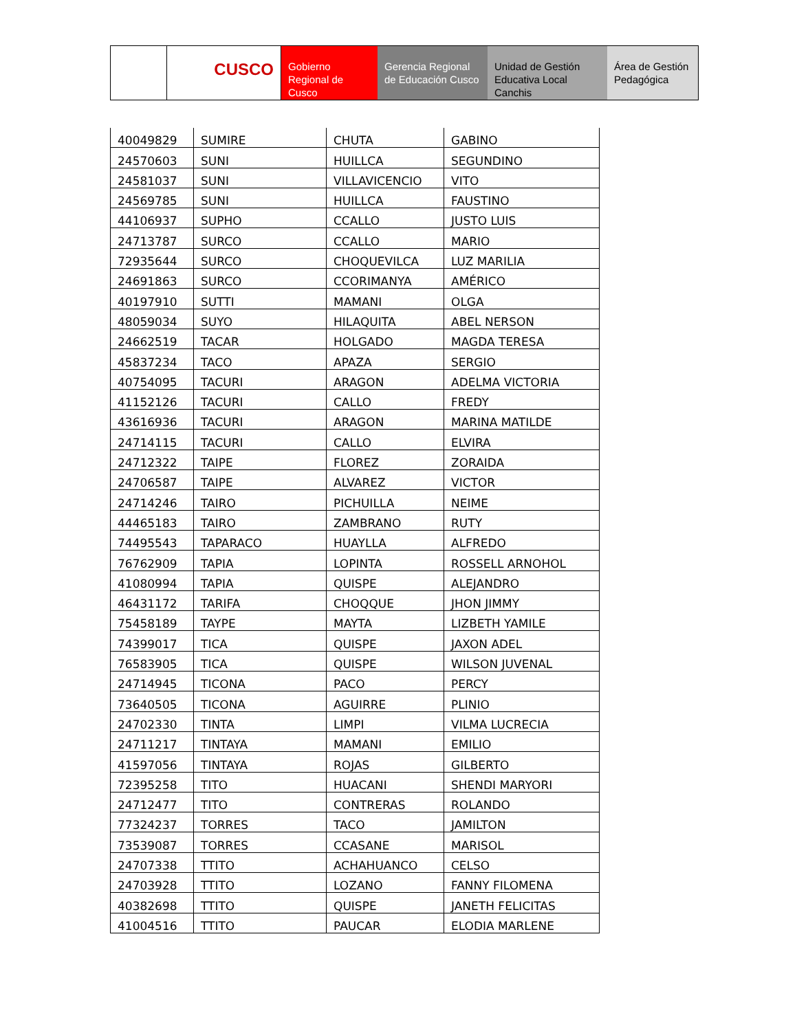CUSCO
Gobierno Regional de Cusco
Gerencia Regional de Educación Cusco
Unidad de Gestión Educativa Local Canchis
Área de Gestión Pedagógica
| 40049829 | SUMIRE | CHUTA | GABINO |
| 24570603 | SUNI | HUILLCA | SEGUNDINO |
| 24581037 | SUNI | VILLAVICENCIO | VITO |
| 24569785 | SUNI | HUILLCA | FAUSTINO |
| 44106937 | SUPHO | CCALLO | JUSTO LUIS |
| 24713787 | SURCO | CCALLO | MARIO |
| 72935644 | SURCO | CHOQUEVILCA | LUZ MARILIA |
| 24691863 | SURCO | CCORIMANYA | AMÉRICO |
| 40197910 | SUTTI | MAMANI | OLGA |
| 48059034 | SUYO | HILAQUITA | ABEL NERSON |
| 24662519 | TACAR | HOLGADO | MAGDA TERESA |
| 45837234 | TACO | APAZA | SERGIO |
| 40754095 | TACURI | ARAGON | ADELMA VICTORIA |
| 41152126 | TACURI | CALLO | FREDY |
| 43616936 | TACURI | ARAGON | MARINA MATILDE |
| 24714115 | TACURI | CALLO | ELVIRA |
| 24712322 | TAIPE | FLOREZ | ZORAIDA |
| 24706587 | TAIPE | ALVAREZ | VICTOR |
| 24714246 | TAIRO | PICHUILLA | NEIME |
| 44465183 | TAIRO | ZAMBRANO | RUTY |
| 74495543 | TAPARACO | HUAYLLA | ALFREDO |
| 76762909 | TAPIA | LOPINTA | ROSSELL ARNOHOL |
| 41080994 | TAPIA | QUISPE | ALEJANDRO |
| 46431172 | TARIFA | CHOQQUE | JHON JIMMY |
| 75458189 | TAYPE | MAYTA | LIZBETH YAMILE |
| 74399017 | TICA | QUISPE | JAXON ADEL |
| 76583905 | TICA | QUISPE | WILSON JUVENAL |
| 24714945 | TICONA | PACO | PERCY |
| 73640505 | TICONA | AGUIRRE | PLINIO |
| 24702330 | TINTA | LIMPI | VILMA LUCRECIA |
| 24711217 | TINTAYA | MAMANI | EMILIO |
| 41597056 | TINTAYA | ROJAS | GILBERTO |
| 72395258 | TITO | HUACANI | SHENDI MARYORI |
| 24712477 | TITO | CONTRERAS | ROLANDO |
| 77324237 | TORRES | TACO | JAMILTON |
| 73539087 | TORRES | CCASANE | MARISOL |
| 24707338 | TTITO | ACHAHUANCO | CELSO |
| 24703928 | TTITO | LOZANO | FANNY FILOMENA |
| 40382698 | TTITO | QUISPE | JANETH FELICITAS |
| 41004516 | TTITO | PAUCAR | ELODIA MARLENE |